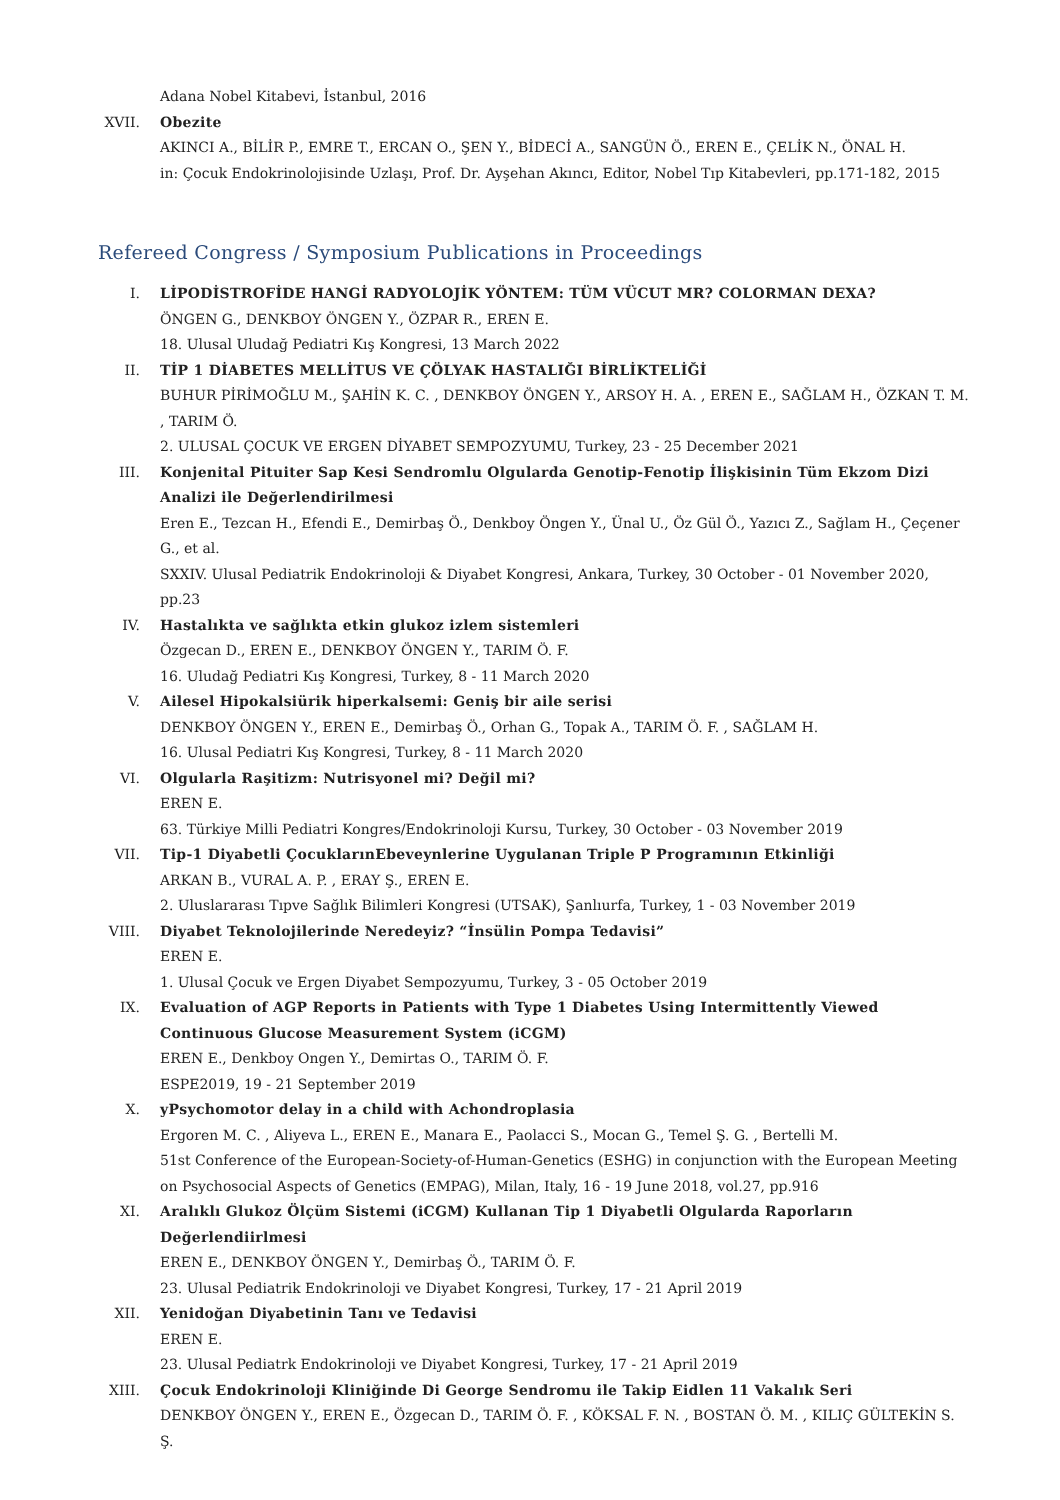Adana Nobel Kitabevi, İstanbul, 2016
XVII. Obezite
AKINCI A., BİLİR P., EMRE T., ERCAN O., ŞEN Y., BİDECİ A., SANGÜN Ö., EREN E., ÇELİK N., ÖNAL H.
in: Çocuk Endokrinolojisinde Uzlaşı, Prof. Dr. Ayşehan Akıncı, Editor, Nobel Tıp Kitabevleri, pp.171-182, 2015
Refereed Congress / Symposium Publications in Proceedings
I. LİPODİSTROFİDE HANGİ RADYOLOJİK YÖNTEM: TÜM VÜCUT MR? COLORMAN DEXA?
ÖNGEN G., DENKBOY ÖNGEN Y., ÖZPAR R., EREN E.
18. Ulusal Uludağ Pediatri Kış Kongresi, 13 March 2022
II. TİP 1 DİABETES MELLİTUS VE ÇÖLYAK HASTALIĞI BİRLİKTELİĞİ
BUHUR PİRİMOĞLU M., ŞAHİN K. C. , DENKBOY ÖNGEN Y., ARSOY H. A. , EREN E., SAĞLAM H., ÖZKAN T. M. , TARIM Ö.
2. ULUSAL ÇOCUK VE ERGEN DİYABET SEMPOZYUMU, Turkey, 23 - 25 December 2021
III. Konjenital Pituiter Sap Kesi Sendromlu Olgularda Genotip-Fenotip İlişkisinin Tüm Ekzom Dizi Analizi ile Değerlendirilmesi
Eren E., Tezcan H., Efendi E., Demirbaş Ö., Denkboy Öngen Y., Ünal U., Öz Gül Ö., Yazıcı Z., Sağlam H., Çeçener G., et al.
SXXIV. Ulusal Pediatrik Endokrinoloji & Diyabet Kongresi, Ankara, Turkey, 30 October - 01 November 2020, pp.23
IV. Hastalıkta ve sağlıkta etkin glukoz izlem sistemleri
Özgecan D., EREN E., DENKBOY ÖNGEN Y., TARIM Ö. F.
16. Uludağ Pediatri Kış Kongresi, Turkey, 8 - 11 March 2020
V. Ailesel Hipokalsiürik hiperkalsemi: Geniş bir aile serisi
DENKBOY ÖNGEN Y., EREN E., Demirbaş Ö., Orhan G., Topak A., TARIM Ö. F. , SAĞLAM H.
16. Ulusal Pediatri Kış Kongresi, Turkey, 8 - 11 March 2020
VI. Olgularla Raşitizm: Nutrisyonel mi? Değil mi?
EREN E.
63. Türkiye Milli Pediatri Kongres/Endokrinoloji Kursu, Turkey, 30 October - 03 November 2019
VII. Tip-1 Diyabetli ÇocuklarınEbeveynlerine Uygulanan Triple P Programının Etkinliği
ARKAN B., VURAL A. P. , ERAY Ş., EREN E.
2. Uluslararası Tıpve Sağlık Bilimleri Kongresi (UTSAK), Şanlıurfa, Turkey, 1 - 03 November 2019
VIII. Diyabet Teknolojilerinde Neredeyiz? “İnsülin Pompa Tedavisi”
EREN E.
1. Ulusal Çocuk ve Ergen Diyabet Sempozyumu, Turkey, 3 - 05 October 2019
IX. Evaluation of AGP Reports in Patients with Type 1 Diabetes Using Intermittently Viewed Continuous Glucose Measurement System (iCGM)
EREN E., Denkboy Ongen Y., Demirtas O., TARIM Ö. F.
ESPE2019, 19 - 21 September 2019
X. yPsychomotor delay in a child with Achondroplasia
Ergoren M. C. , Aliyeva L., EREN E., Manara E., Paolacci S., Mocan G., Temel Ş. G. , Bertelli M.
51st Conference of the European-Society-of-Human-Genetics (ESHG) in conjunction with the European Meeting on Psychosocial Aspects of Genetics (EMPAG), Milan, Italy, 16 - 19 June 2018, vol.27, pp.916
XI. Aralıklı Glukoz Ölçüm Sistemi (iCGM) Kullanan Tip 1 Diyabetli Olgularda Raporların Değerlendiirlmesi
EREN E., DENKBOY ÖNGEN Y., Demirbaş Ö., TARIM Ö. F.
23. Ulusal Pediatrik Endokrinoloji ve Diyabet Kongresi, Turkey, 17 - 21 April 2019
XII. Yenidoğan Diyabetinin Tanı ve Tedavisi
EREN E.
23. Ulusal Pediatrk Endokrinoloji ve Diyabet Kongresi, Turkey, 17 - 21 April 2019
XIII. Çocuk Endokrinoloji Kliniğinde Di George Sendromu ile Takip Eidlen 11 Vakalık Seri
DENKBOY ÖNGEN Y., EREN E., Özgecan D., TARIM Ö. F. , KÖKSAL F. N. , BOSTAN Ö. M. , KILIÇ GÜLTEKİN S. Ş.